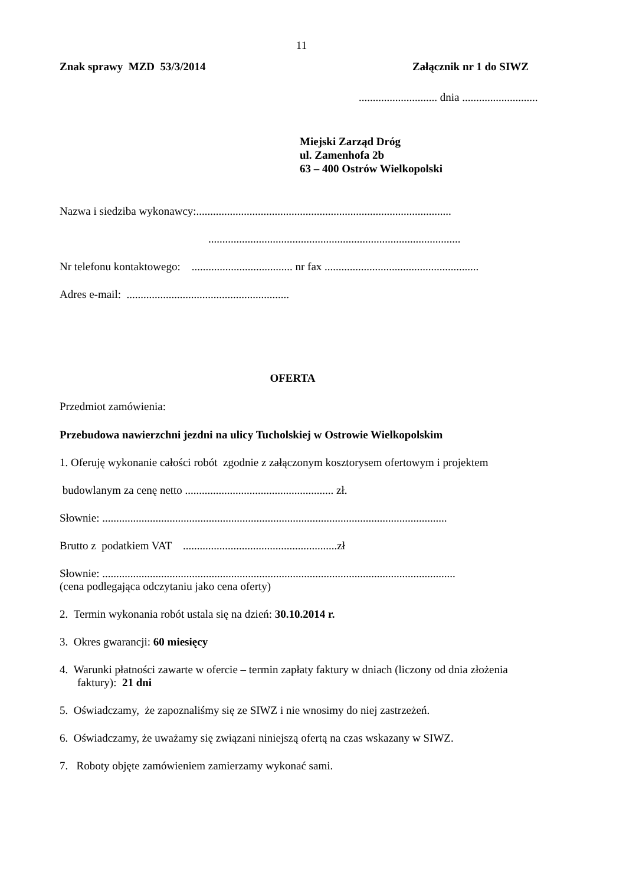11
Znak sprawy MZD 53/3/2014 Załącznik nr 1 do SIWZ
............................ dnia ...........................
Miejski Zarząd Dróg
ul. Zamenhofa 2b
63 – 400 Ostrów Wielkopolski
Nazwa i siedziba wykonawcy:...........................................................................................
..........................................................................................
Nr telefonu kontaktowego: .................................... nr fax .......................................................
Adres e-mail: ..........................................................
OFERTA
Przedmiot zamówienia:
Przebudowa nawierzchni jezdni na ulicy Tucholskiej w Ostrowie Wielkopolskim
1. Oferuję wykonanie całości robót zgodnie z załączonym kosztorysem ofertowym i projektem
budowlanym za cenę netto ..................................................... zł.
Słownie: ...........................................................................................................................
Brutto z podatkiem VAT .......................................................zł
Słownie: ..............................................................................................................................
(cena podlegająca odczytaniu jako cena oferty)
2. Termin wykonania robót ustala się na dzień: 30.10.2014 r.
3. Okres gwarancji: 60 miesięcy
4. Warunki płatności zawarte w ofercie – termin zapłaty faktury w dniach (liczony od dnia złożenia
faktury): 21 dni
5. Oświadczamy, że zapoznaliśmy się ze SIWZ i nie wnosimy do niej zastrzeżeń.
6. Oświadczamy, że uważamy się związani niniejszą ofertą na czas wskazany w SIWZ.
7. Roboty objęte zamówieniem zamierzamy wykonać sami.